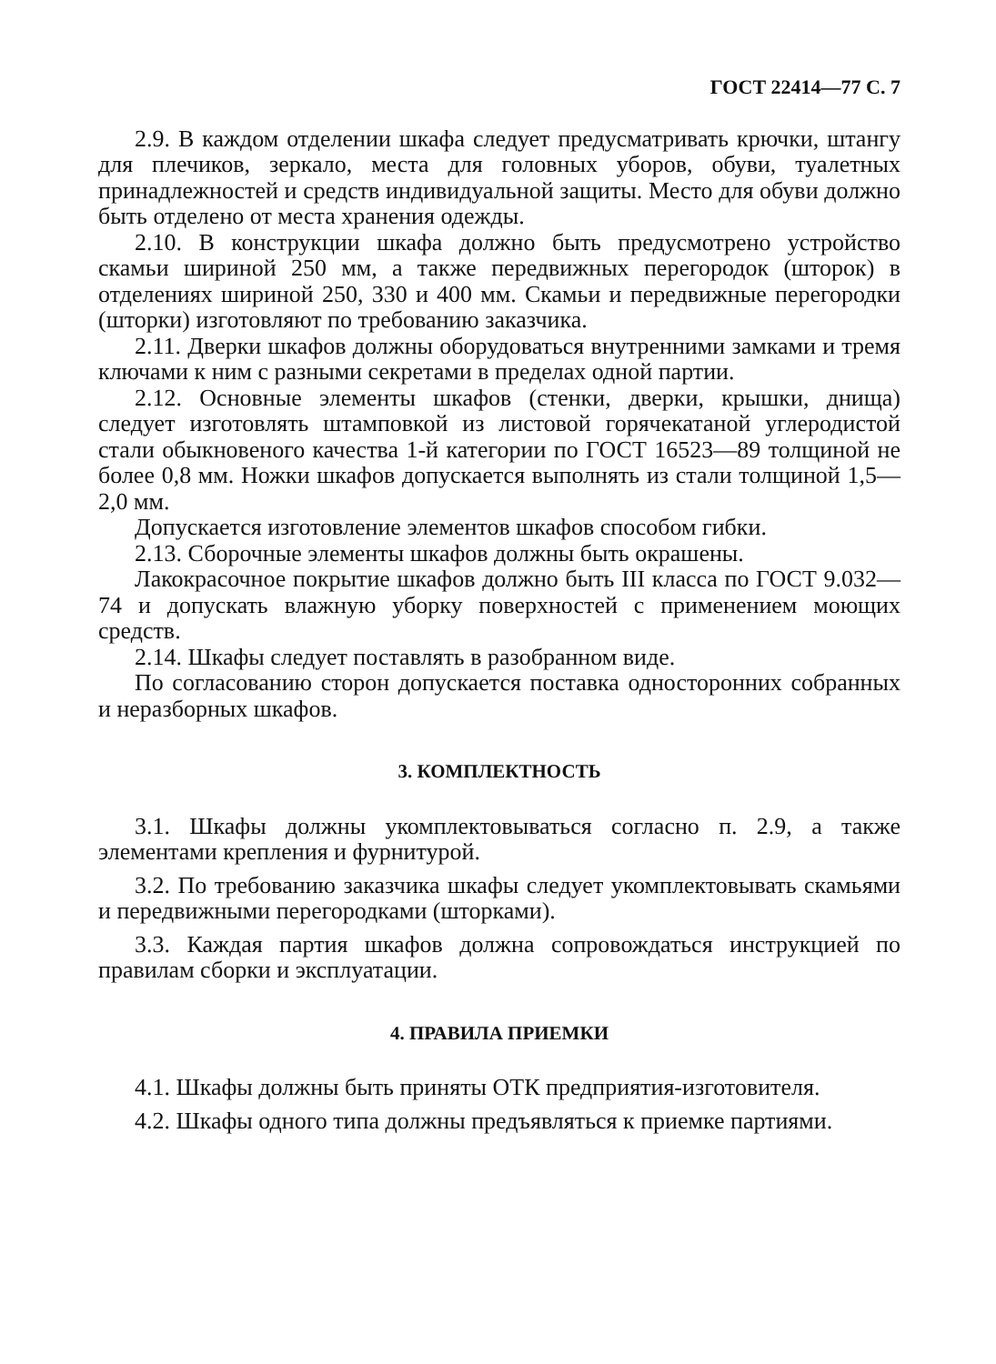ГОСТ 22414—77 С. 7
2.9. В каждом отделении шкафа следует предусматривать крючки, штангу для плечиков, зеркало, места для головных уборов, обуви, туалетных принадлежностей и средств индивидуальной защиты. Место для обуви должно быть отделено от места хранения одежды.
2.10. В конструкции шкафа должно быть предусмотрено устройство скамьи шириной 250 мм, а также передвижных перегородок (шторок) в отделениях шириной 250, 330 и 400 мм. Скамьи и передвижные перегородки (шторки) изготовляют по требованию заказчика.
2.11. Дверки шкафов должны оборудоваться внутренними замками и тремя ключами к ним с разными секретами в пределах одной партии.
2.12. Основные элементы шкафов (стенки, дверки, крышки, днища) следует изготовлять штамповкой из листовой горячекатаной углеродистой стали обыкновеного качества 1-й категории по ГОСТ 16523—89 толщиной не более 0,8 мм. Ножки шкафов допускается выполнять из стали толщиной 1,5—2,0 мм.
Допускается изготовление элементов шкафов способом гибки.
2.13. Сборочные элементы шкафов должны быть окрашены.
Лакокрасочное покрытие шкафов должно быть III класса по ГОСТ 9.032—74 и допускать влажную уборку поверхностей с применением моющих средств.
2.14. Шкафы следует поставлять в разобранном виде.
По согласованию сторон допускается поставка односторонних собранных и неразборных шкафов.
3. КОМПЛЕКТНОСТЬ
3.1. Шкафы должны укомплектовываться согласно п. 2.9, а также элементами крепления и фурнитурой.
3.2. По требованию заказчика шкафы следует укомплектовывать скамьями и передвижными перегородками (шторками).
3.3. Каждая партия шкафов должна сопровождаться инструкцией по правилам сборки и эксплуатации.
4. ПРАВИЛА ПРИЕМКИ
4.1. Шкафы должны быть приняты ОТК предприятия-изготовителя.
4.2. Шкафы одного типа должны предъявляться к приемке партиями.